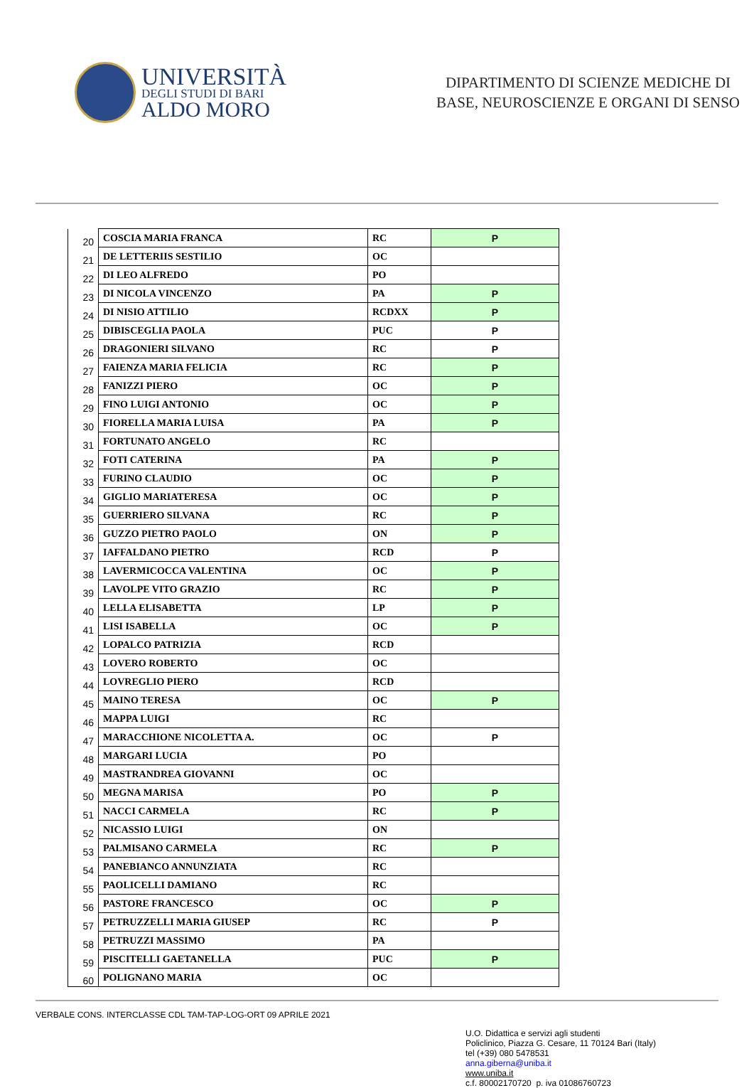UNIVERSITÀ
DEGLI STUDI DI BARI
ALDO MORO
DIPARTIMENTO DI SCIENZE MEDICHE DI
BASE, NEUROSCIENZE E ORGANI DI SENSO
| 20 | COSCIA MARIA FRANCA | RC | P |
| 21 | DE LETTERIIS SESTILIO | OC | |
| 22 | DI LEO ALFREDO | PO | |
| 23 | DI NICOLA VINCENZO | PA | P |
| 24 | DI NISIO ATTILIO | RCDXX | P |
| 25 | DIBISCEGLIA PAOLA | PUC | P |
| 26 | DRAGONIERI SILVANO | RC | P |
| 27 | FAIENZA MARIA FELICIA | RC | P |
| 28 | FANIZZI PIERO | OC | P |
| 29 | FINO LUIGI ANTONIO | OC | P |
| 30 | FIORELLA MARIA LUISA | PA | P |
| 31 | FORTUNATO ANGELO | RC | |
| 32 | FOTI CATERINA | PA | P |
| 33 | FURINO CLAUDIO | OC | P |
| 34 | GIGLIO MARIATERESA | OC | P |
| 35 | GUERRIERO SILVANA | RC | P |
| 36 | GUZZO PIETRO PAOLO | ON | P |
| 37 | IAFFALDANO PIETRO | RCD | P |
| 38 | LAVERMICOCCA VALENTINA | OC | P |
| 39 | LAVOLPE VITO GRAZIO | RC | P |
| 40 | LELLA ELISABETTA | LP | P |
| 41 | LISI ISABELLA | OC | P |
| 42 | LOPALCO PATRIZIA | RCD | |
| 43 | LOVERO ROBERTO | OC | |
| 44 | LOVREGLIO PIERO | RCD | |
| 45 | MAINO TERESA | OC | P |
| 46 | MAPPA LUIGI | RC | |
| 47 | MARACCHIONE NICOLETTA A. | OC | P |
| 48 | MARGARI LUCIA | PO | |
| 49 | MASTRANDREA GIOVANNI | OC | |
| 50 | MEGNA MARISA | PO | P |
| 51 | NACCI CARMELA | RC | P |
| 52 | NICASSIO LUIGI | ON | |
| 53 | PALMISANO CARMELA | RC | P |
| 54 | PANEBIANCO ANNUNZIATA | RC | |
| 55 | PAOLICELLI DAMIANO | RC | |
| 56 | PASTORE FRANCESCO | OC | P |
| 57 | PETRUZZELLI MARIA GIUSEP | RC | P |
| 58 | PETRUZZI MASSIMO | PA | |
| 59 | PISCITELLI GAETANELLA | PUC | P |
| 60 | POLIGNANO MARIA | OC | |
VERBALE CONS. INTERCLASSE CDL TAM-TAP-LOG-ORT 09 APRILE 2021
U.O. Didattica e servizi agli studenti
Policlinico, Piazza G. Cesare, 11 70124 Bari (Italy)
tel (+39) 080 5478531
anna.giberna@uniba.it
www.uniba.it
c.f. 80002170720 p. iva 01086760723